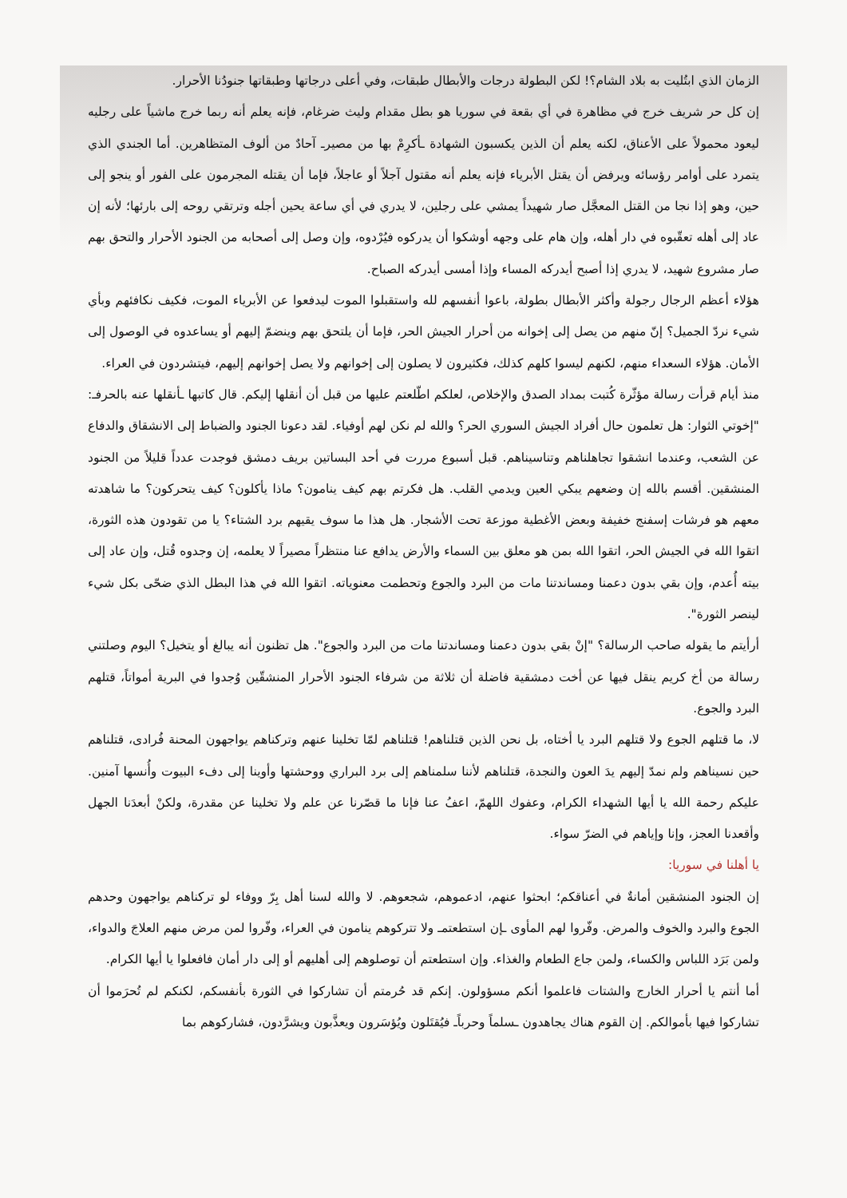الزمان الذي ابتُليت به بلاد الشام؟! لكن البطولة درجات والأبطال طبقات، وفي أعلى درجاتها وطبقاتها جنودُنا الأحرار.
إن كل حر شريف خرج في مظاهرة في أي بقعة في سوريا هو بطل مقدام وليث ضرغام، فإنه يعلم أنه ربما خرج ماشياً على رجليه ليعود محمولاً على الأعناق، لكنه يعلم أن الذين يكسبون الشهادة ـأكرِمْ بها من مصيرـ آحادٌ من ألوف المتظاهرين. أما الجندي الذي يتمرد على أوامر رؤسائه ويرفض أن يقتل الأبرياء فإنه يعلم أنه مقتول آجلاً أو عاجلاً، فإما أن يقتله المجرمون على الفور أو ينجو إلى حين، وهو إذا نجا من القتل المعجَّل صار شهيداً يمشي على رجلين، لا يدري في أي ساعة يحين أجله وترتقي روحه إلى بارئها؛ لأنه إن عاد إلى أهله تعقّبوه في دار أهله، وإن هام على وجهه أوشكوا أن يدركوه فيُرْدوه، وإن وصل إلى أصحابه من الجنود الأحرار والتحق بهم صار مشروع شهيد، لا يدري إذا أصبح أيدركه المساء وإذا أمسى أيدركه الصباح.
هؤلاء أعظم الرجال رجولة وأكثر الأبطال بطولة، باعوا أنفسهم لله واستقبلوا الموت ليدفعوا عن الأبرياء الموت، فكيف نكافئهم وبأي شيء نردّ الجميل؟ إنّ منهم من يصل إلى إخوانه من أحرار الجيش الحر، فإما أن يلتحق بهم وينضمّ إليهم أو يساعدوه في الوصول إلى الأمان. هؤلاء السعداء منهم، لكنهم ليسوا كلهم كذلك، فكثيرون لا يصلون إلى إخوانهم ولا يصل إخوانهم إليهم، فيتشردون في العراء.
منذ أيام قرأت رسالة مؤثّرة كُتبت بمداد الصدق والإخلاص، لعلكم اطّلعتم عليها من قبل أن أنقلها إليكم. قال كاتبها ـأنقلها عنه بالحرفـ: "إخوتي الثوار: هل تعلمون حال أفراد الجيش السوري الحر؟ والله لم نكن لهم أوفياء. لقد دعونا الجنود والضباط إلى الانشقاق والدفاع عن الشعب، وعندما انشقوا تجاهلناهم وتناسيناهم. قبل أسبوع مررت في أحد البساتين بريف دمشق فوجدت عدداً قليلاً من الجنود المنشقين. أقسم بالله إن وضعهم يبكي العين ويدمي القلب. هل فكرتم بهم كيف ينامون؟ ماذا يأكلون؟ كيف يتحركون؟ ما شاهدته معهم هو فرشات إسفنج خفيفة وبعض الأغطية موزعة تحت الأشجار. هل هذا ما سوف يقيهم برد الشتاء؟ يا من تقودون هذه الثورة، اتقوا الله في الجيش الحر، اتقوا الله بمن هو معلق بين السماء والأرض يدافع عنا منتظراً مصيراً لا يعلمه، إن وجدوه قُتل، وإن عاد إلى بيته أُعدم، وإن بقي بدون دعمنا ومساندتنا مات من البرد والجوع وتحطمت معنوياته. اتقوا الله في هذا البطل الذي ضحّى بكل شيء لينصر الثورة".
أرأيتم ما يقوله صاحب الرسالة؟ "إنْ بقي بدون دعمنا ومساندتنا مات من البرد والجوع". هل تظنون أنه يبالغ أو يتخيل؟ اليوم وصلتني رسالة من أخ كريم ينقل فيها عن أخت دمشقية فاضلة أن ثلاثة من شرفاء الجنود الأحرار المنشقّين وُجدوا في البرية أمواتاً، قتلهم البرد والجوع.
لا، ما قتلهم الجوع ولا قتلهم البرد يا أختاه، بل نحن الذين قتلناهم! قتلناهم لمّا تخلينا عنهم وتركناهم يواجهون المحنة فُرادى، قتلناهم حين نسيناهم ولم نمدّ إليهم يدَ العون والنجدة، قتلناهم لأننا سلمناهم إلى برد البراري ووحشتها وأوينا إلى دفء البيوت وأُنسها آمنين. عليكم رحمة الله يا أيها الشهداء الكرام، وعفوك اللهمّ، اعفُ عنا فإنا ما قصّرنا عن علم ولا تخلينا عن مقدرة، ولكنْ أبعدَنا الجهل وأقعدنا العجز، وإنا وإياهم في الضرّ سواء.
يا أهلنا في سوريا:
إن الجنود المنشقين أمانةٌ في أعناقكم؛ ابحثوا عنهم، ادعموهم، شجعوهم. لا والله لسنا أهل بِرّ ووفاء لو تركناهم يواجهون وحدهم الجوع والبرد والخوف والمرض. وفّروا لهم المأوى ـإن استطعتمـ ولا تتركوهم ينامون في العراء، وفّروا لمن مرض منهم العلاجَ والدواء، ولمن بَرَد اللباس والكساء، ولمن جاع الطعام والغذاء. وإن استطعتم أن توصلوهم إلى أهليهم أو إلى دار أمان فافعلوا يا أيها الكرام.
أما أنتم يا أحرار الخارج والشتات فاعلموا أنكم مسؤولون. إنكم قد حُرمتم أن تشاركوا في الثورة بأنفسكم، لكنكم لم تُحرَموا أن تشاركوا فيها بأموالكم. إن القوم هناك يجاهدون ـسلماً وحرباًـ فيُقتَلون ويُؤسَرون ويعذَّبون ويشرَّدون، فشاركوهم بما